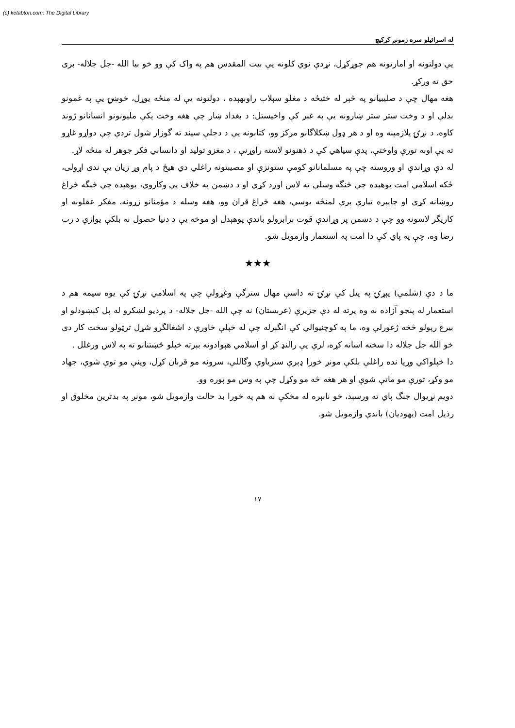(c) ketabton.com: The Digital Library
له اسرائيلو سره زمونږ کړکيچ
يې دولتونه او امارتونه هم جوړکړل، نړدې نوي کلونه يې بيت المقدس هم په واک کې وو خو بيا الله -جل جلاله- برى حق ته ورکړ.
هغه مهال چې د صليبيانو په څېر له ختيځه د مغلو سېلاب راوبهېده ، دولتونه يې له منځه يوړل، خوښۍ يې په غمونو بدلې او د وخت ستر ستر ښارونه يې په غېږ کې واخيستل: د بغداد ښار چې هغه وخت پکې مليونونو انسانانو ژوند کاوه، د نړۍ پلازمېنه وه او د هر ډول ښکلاگانو مرکز وو، کتابونه يې د دجلې سيند ته گوزار شول تردې چې دواړو غاړو ته يې اوبه تورې واوختې، پدې سياهي کې د ذهنونو لاسته راوړنې ، د مغزو توليد او دانساني فکر جوهر له منځه لاړ.
له دې وړاندې او وروسته چې په مسلمانانو کومې ستونزې او مصيبتونه راغلي دي هيڅ د پام وړ زيان يې ندى اړولى، ځکه اسلامي امت پوهېده چې څنگه وسلې ته لاس اوږد کړي او د دښمن په خلاف يې وکاروي، پوهېده چې څنگه څراغ روښانه کړي او چاپېره تيارې پرې لمنځه يوسي، هغه څراغ قران وو، هغه وسله د مؤمنانو زړونه، مفکر عقلونه او کاريگر لاسونه وو چې د دښمن پر وړاندې قوت برابرولو باندې پوهېدل او موخه يې د دنيا حصول نه بلکې يوازې د رب رضا وه، چې په پاي کې دا امت په استعمار وازمويل شو.
★★★
ما د دې (شلمې) پېړۍ په پيل کې نړۍ ته داسې مهال سترگې وغړولې چې په اسلامي نړۍ کې يوه سيمه هم د استعمار له پنجو آزاده نه وه پرته له دې جزيرې (عربستان) نه چې الله -جل جلاله- د پرديو لښکرو له پل کېښودلو او بيرغ رپولو څخه ژغورلې وه، ما په کوچنيوالي کې انگېرله چې له خپلې خاورې د اشغالگرو شړل ترټولو سخت کار دى خو الله جل جلاله دا سخته اسانه کړه، لرې يې رالنډ کړ او اسلامي هېوادونه بېرته خپلو څښتنانو ته په لاس ورغلل .
دا خپلواکي وړيا نده راغلې بلکې مونږ خورا ډېرې سترياوې وگاللې، سرونه مو قربان کړل، وينې مو توې شوې، جهاد مو وکړ، تورې مو ماتې شوې او هر هغه څه مو وکړل چې په وس مو پوره وو.
دويم نړيوال جنگ پاي ته ورسېد، خو نابېره له مخکې نه هم په خورا بد حالت وازمويل شو، مونږ په بدترين مخلوق او رذيل امت (يهوديان) باندې وازمويل شو.
١٧